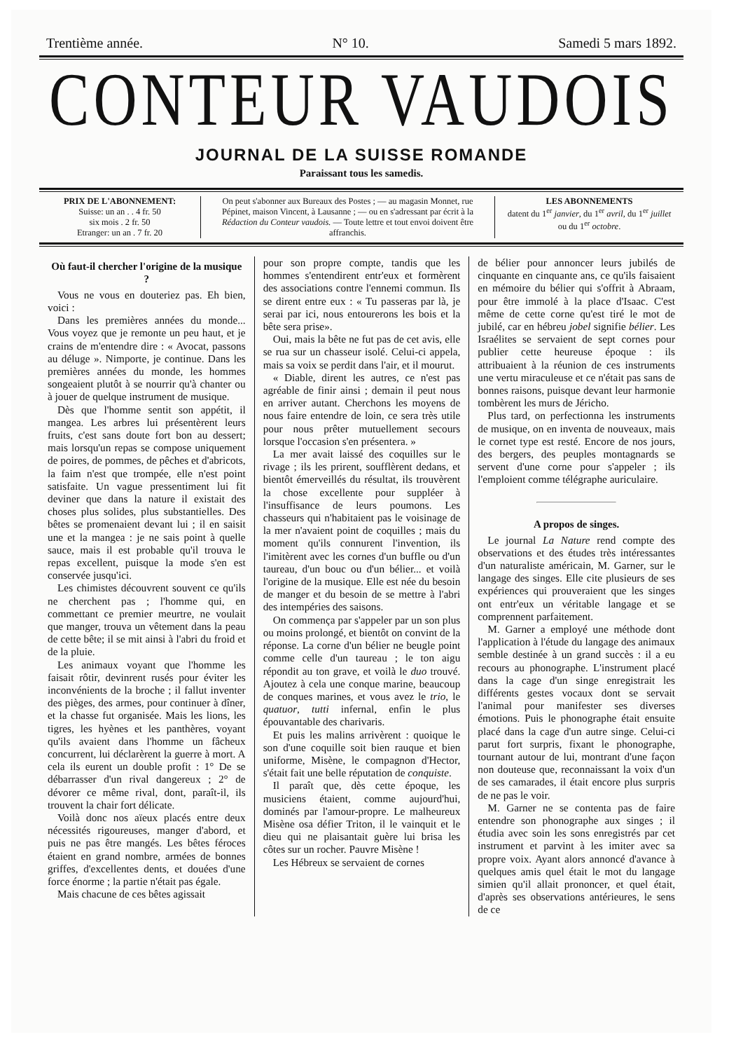Trentième année. N° 10. Samedi 5 mars 1892.
CONTEUR VAUDOIS
JOURNAL DE LA SUISSE ROMANDE
Paraissant tous les samedis.
PRIX DE L'ABONNEMENT:
Suisse: un an . . 4 fr. 50
six mois . 2 fr. 50
Etranger: un an . 7 fr. 20
On peut s'abonner aux Bureaux des Postes ; — au magasin Monnet, rue Pépinet, maison Vincent, à Lausanne ; — ou en s'adressant par écrit à la Rédaction du Conteur vaudois. — Toute lettre et tout envoi doivent être affranchis.
LES ABONNEMENTS
datent du 1<sup>er</sup> janvier, du 1<sup>er</sup> avril, du 1<sup>er</sup> juillet ou du 1<sup>er</sup> octobre.
Où faut-il chercher l'origine de la musique ?
Vous ne vous en douteriez pas. Eh bien, voici :
Dans les premières années du monde... Vous voyez que je remonte un peu haut, et je crains de m'entendre dire : « Avocat, passons au déluge ». Nimporte, je continue. Dans les premières années du monde, les hommes songeaient plutôt à se nourrir qu'à chanter ou à jouer de quelque instrument de musique.
Dès que l'homme sentit son appétit, il mangea. Les arbres lui présentèrent leurs fruits, c'est sans doute fort bon au dessert; mais lorsqu'un repas se compose uniquement de poires, de pommes, de pêches et d'abricots, la faim n'est que trompée, elle n'est point satisfaite. Un vague pressentiment lui fit deviner que dans la nature il existait des choses plus solides, plus substantielles. Des bêtes se promenaient devant lui ; il en saisit une et la mangea : je ne sais point à quelle sauce, mais il est probable qu'il trouva le repas excellent, puisque la mode s'en est conservée jusqu'ici.
Les chimistes découvrent souvent ce qu'ils ne cherchent pas ; l'homme qui, en commettant ce premier meurtre, ne voulait que manger, trouva un vêtement dans la peau de cette bête; il se mit ainsi à l'abri du froid et de la pluie.
Les animaux voyant que l'homme les faisait rôtir, devinrent rusés pour éviter les inconvénients de la broche ; il fallut inventer des pièges, des armes, pour continuer à dîner, et la chasse fut organisée. Mais les lions, les tigres, les hyènes et les panthères, voyant qu'ils avaient dans l'homme un fâcheux concurrent, lui déclarèrent la guerre à mort. A cela ils eurent un double profit : 1° De se débarrasser d'un rival dangereux ; 2° de dévorer ce même rival, dont, paraît-il, ils trouvent la chair fort délicate.
Voilà donc nos aïeux placés entre deux nécessités rigoureuses, manger d'abord, et puis ne pas être mangés. Les bêtes féroces étaient en grand nombre, armées de bonnes griffes, d'excellentes dents, et douées d'une force énorme ; la partie n'était pas égale.
Mais chacune de ces bêtes agissait
pour son propre compte, tandis que les hommes s'entendirent entr'eux et formèrent des associations contre l'ennemi commun. Ils se dirent entre eux : « Tu passeras par là, je serai par ici, nous entourerons les bois et la bête sera prise».
Oui, mais la bête ne fut pas de cet avis, elle se rua sur un chasseur isolé. Celui-ci appela, mais sa voix se perdit dans l'air, et il mourut.
« Diable, dirent les autres, ce n'est pas agréable de finir ainsi ; demain il peut nous en arriver autant. Cherchons les moyens de nous faire entendre de loin, ce sera très utile pour nous prêter mutuellement secours lorsque l'occasion s'en présentera. »
La mer avait laissé des coquilles sur le rivage ; ils les prirent, soufflèrent dedans, et bientôt émerveillés du résultat, ils trouvèrent la chose excellente pour suppléer à l'insuffisance de leurs poumons. Les chasseurs qui n'habitaient pas le voisinage de la mer n'avaient point de coquilles ; mais du moment qu'ils connurent l'invention, ils l'imitèrent avec les cornes d'un buffle ou d'un taureau, d'un bouc ou d'un bélier... et voilà l'origine de la musique. Elle est née du besoin de manger et du besoin de se mettre à l'abri des intempéries des saisons.
On commença par s'appeler par un son plus ou moins prolongé, et bientôt on convint de la réponse. La corne d'un bélier ne beugle point comme celle d'un taureau ; le ton aigu répondit au ton grave, et voilà le duo trouvé. Ajoutez à cela une conque marine, beaucoup de conques marines, et vous avez le trio, le quatuor, tutti infernal, enfin le plus épouvantable des charivaris.
Et puis les malins arrivèrent : quoique le son d'une coquille soit bien rauque et bien uniforme, Misène, le compagnon d'Hector, s'était fait une belle réputation de conquiste.
Il paraît que, dès cette époque, les musiciens étaient, comme aujourd'hui, dominés par l'amour-propre. Le malheureux Misène osa défier Triton, il le vainquit et le dieu qui ne plaisantait guère lui brisa les côtes sur un rocher. Pauvre Misène !
Les Hébreux se servaient de cornes
de bélier pour annoncer leurs jubilés de cinquante en cinquante ans, ce qu'ils faisaient en mémoire du bélier qui s'offrit à Abraam, pour être immolé à la place d'Isaac. C'est même de cette corne qu'est tiré le mot de jubilé, car en hébreu jobel signifie bélier. Les Israélites se servaient de sept cornes pour publier cette heureuse époque : ils attribuaient à la réunion de ces instruments une vertu miraculeuse et ce n'était pas sans de bonnes raisons, puisque devant leur harmonie tombèrent les murs de Jéricho.
Plus tard, on perfectionna les instruments de musique, on en inventa de nouveaux, mais le cornet type est resté. Encore de nos jours, des bergers, des peuples montagnards se servent d'une corne pour s'appeler ; ils l'emploient comme télégraphe auriculaire.
A propos de singes.
Le journal La Nature rend compte des observations et des études très intéressantes d'un naturaliste américain, M. Garner, sur le langage des singes. Elle cite plusieurs de ses expériences qui prouveraient que les singes ont entr'eux un véritable langage et se comprennent parfaitement.
M. Garner a employé une méthode dont l'application à l'étude du langage des animaux semble destinée à un grand succès : il a eu recours au phonographe. L'instrument placé dans la cage d'un singe enregistrait les différents gestes vocaux dont se servait l'animal pour manifester ses diverses émotions. Puis le phonographe était ensuite placé dans la cage d'un autre singe. Celui-ci parut fort surpris, fixant le phonographe, tournant autour de lui, montrant d'une façon non douteuse que, reconnaissant la voix d'un de ses camarades, il était encore plus surpris de ne pas le voir.
M. Garner ne se contenta pas de faire entendre son phonographe aux singes ; il étudia avec soin les sons enregistrés par cet instrument et parvint à les imiter avec sa propre voix. Ayant alors annoncé d'avance à quelques amis quel était le mot du langage simien qu'il allait prononcer, et quel était, d'après ses observations antérieures, le sens de ce